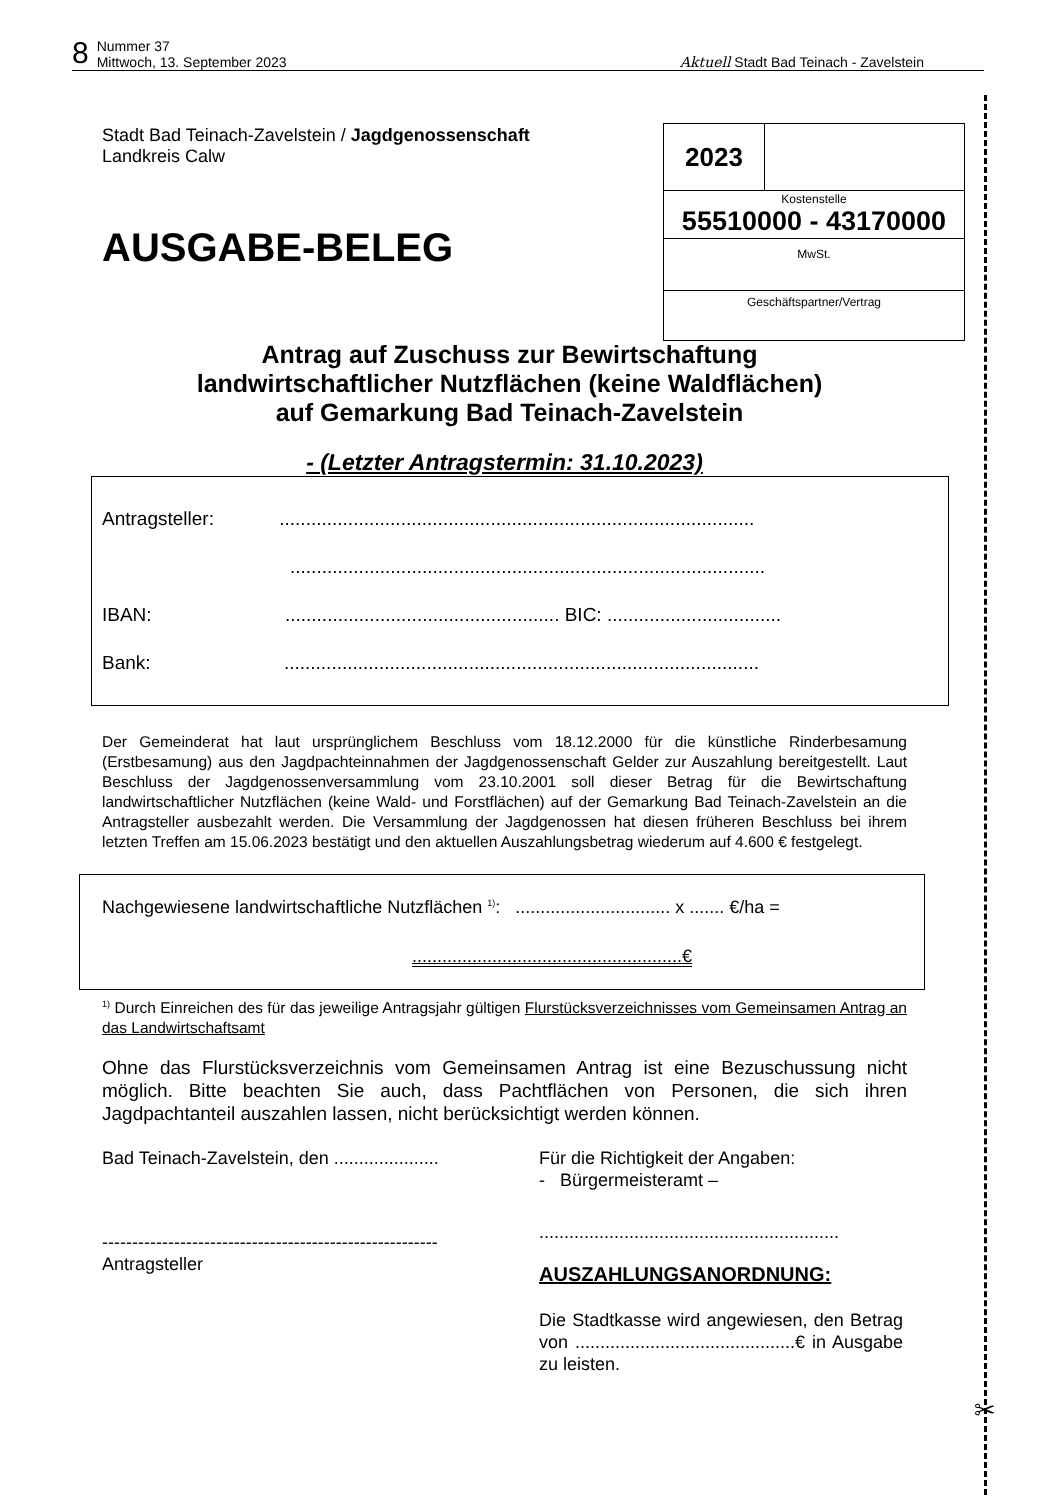8 Nummer 37
Mittwoch, 13. September 2023 Aktuell Stadt Bad Teinach - Zavelstein
| 2023 | |
| Kostenstelle 55510000 - 43170000 | |
| MwSt. | |
| Geschäftspartner/Vertrag | |
Stadt Bad Teinach-Zavelstein / Jagdgenossenschaft
Landkreis Calw
AUSGABE-BELEG
Antrag auf Zuschuss zur Bewirtschaftung
landwirtschaftlicher Nutzflächen (keine Waldflächen)
auf Gemarkung Bad Teinach-Zavelstein
- (Letzter Antragstermin: 31.10.2023)
Antragsteller: ..........................................................................................
..........................................................................................
IBAN: .................................................... BIC: .................................
Bank: ..........................................................................................
Der Gemeinderat hat laut ursprünglichem Beschluss vom 18.12.2000 für die künstliche Rinderbesamung (Erstbesamung) aus den Jagdpachteinnahmen der Jagdgenossenschaft Gelder zur Auszahlung bereitgestellt. Laut Beschluss der Jagdgenossenversammlung vom 23.10.2001 soll dieser Betrag für die Bewirtschaftung landwirtschaftlicher Nutzflächen (keine Wald- und Forstflächen) auf der Gemarkung Bad Teinach-Zavelstein an die Antragsteller ausbezahlt werden. Die Versammlung der Jagdgenossen hat diesen früheren Beschluss bei ihrem letzten Treffen am 15.06.2023 bestätigt und den aktuellen Auszahlungsbetrag wiederum auf 4.600 € festgelegt.
Nachgewiesene landwirtschaftliche Nutzflächen <sup>1)</sup>: ............................... x ....... €/ha =
......................................................€
<sup>1)</sup> Durch Einreichen des für das jeweilige Antragsjahr gültigen Flurstücksverzeichnisses vom Gemeinsamen Antrag an das Landwirtschaftsamt
Ohne das Flurstücksverzeichnis vom Gemeinsamen Antrag ist eine Bezuschussung nicht möglich. Bitte beachten Sie auch, dass Pachtflächen von Personen, die sich ihren Jagdpachtanteil auszahlen lassen, nicht berücksichtigt werden können.
Bad Teinach-Zavelstein, den .....................
--------------------------------------------------------
Antragsteller
Für die Richtigkeit der Angaben:
- Bürgermeisteramt –
............................................................
AUSZAHLUNGSANORDNUNG:
Die Stadtkasse wird angewiesen, den Betrag von ............................................€ in Ausgabe zu leisten.
✂